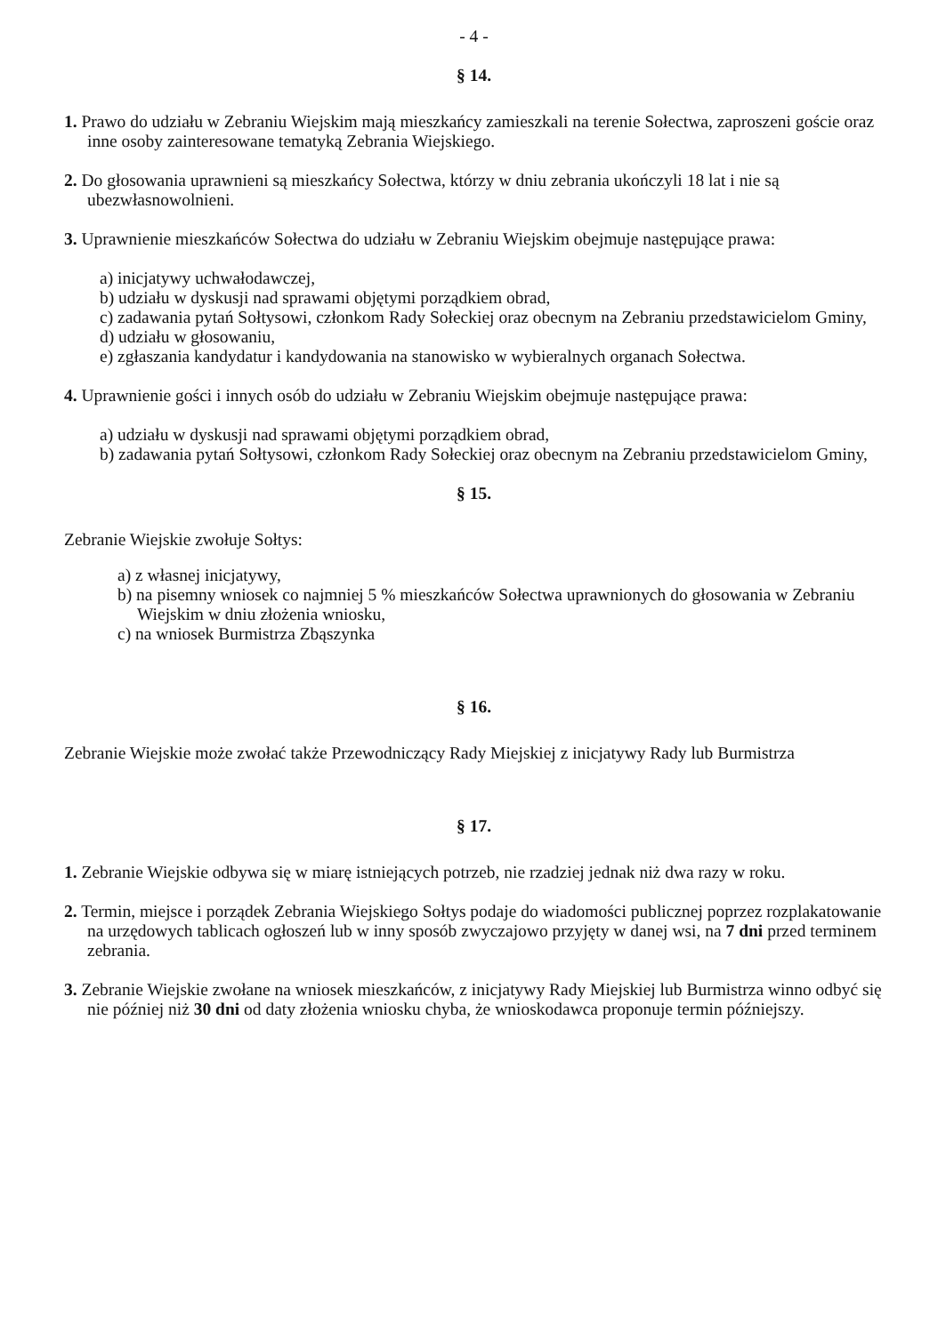- 4 -
§ 14.
1. Prawo do udziału w Zebraniu Wiejskim mają mieszkańcy zamieszkali na terenie Sołectwa, zaproszeni goście oraz inne osoby zainteresowane tematyką Zebrania Wiejskiego.
2. Do głosowania uprawnieni są mieszkańcy Sołectwa, którzy w dniu zebrania ukończyli 18 lat i nie są ubezwłasnowolnieni.
3. Uprawnienie mieszkańców Sołectwa do udziału w Zebraniu Wiejskim obejmuje następujące prawa:
a) inicjatywy uchwałodawczej,
b) udziału w dyskusji nad sprawami objętymi porządkiem obrad,
c) zadawania pytań Sołtysowi, członkom Rady Sołeckiej oraz obecnym na Zebraniu przedstawicielom Gminy,
d) udziału w głosowaniu,
e) zgłaszania kandydatur i kandydowania na stanowisko w wybieralnych organach Sołectwa.
4. Uprawnienie gości i innych osób do udziału w Zebraniu Wiejskim obejmuje następujące prawa:
a) udziału w dyskusji nad sprawami objętymi porządkiem obrad,
b) zadawania pytań Sołtysowi, członkom Rady Sołeckiej oraz obecnym na Zebraniu przedstawicielom Gminy,
§ 15.
Zebranie Wiejskie zwołuje Sołtys:
a) z własnej inicjatywy,
b) na pisemny wniosek co najmniej 5 % mieszkańców Sołectwa uprawnionych do głosowania w Zebraniu Wiejskim w dniu złożenia wniosku,
c) na wniosek Burmistrza Zbąszynka
§ 16.
Zebranie Wiejskie może zwołać także Przewodniczący Rady Miejskiej z inicjatywy Rady lub Burmistrza
§ 17.
1. Zebranie Wiejskie odbywa się w miarę istniejących potrzeb, nie rzadziej jednak niż dwa razy w roku.
2. Termin, miejsce i porządek Zebrania Wiejskiego Sołtys podaje do wiadomości publicznej poprzez rozplakatowanie na urzędowych tablicach ogłoszeń lub w inny sposób zwyczajowo przyjęty w danej wsi, na 7 dni przed terminem zebrania.
3. Zebranie Wiejskie zwołane na wniosek mieszkańców, z inicjatywy Rady Miejskiej lub Burmistrza winno odbyć się nie później niż 30 dni od daty złożenia wniosku chyba, że wnioskodawca proponuje termin późniejszy.